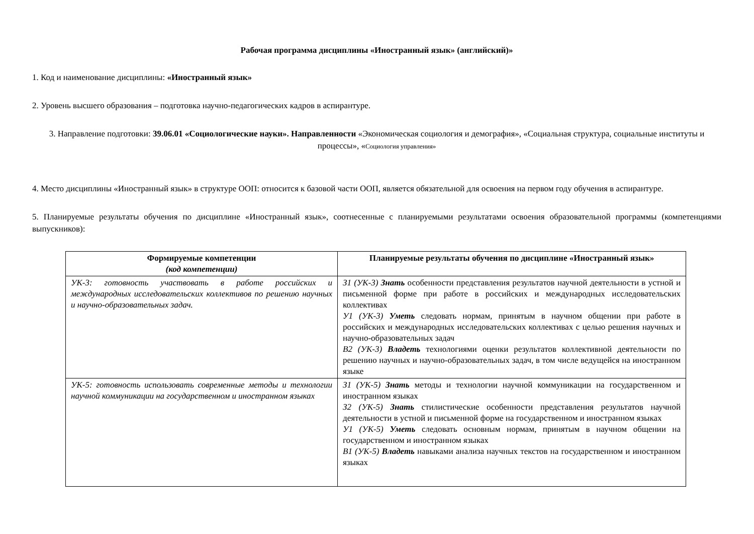Рабочая программа дисциплины «Иностранный язык» (английский)»
1. Код и наименование дисциплины: «Иностранный язык»
2. Уровень высшего образования – подготовка научно-педагогических кадров в аспирантуре.
3. Направление подготовки: 39.06.01 «Социологические науки». Направленности «Экономическая социология и демография», «Социальная структура, социальные институты и процессы», «Социология управления»
4. Место дисциплины «Иностранный язык» в структуре ООП: относится к базовой части ООП, является обязательной для освоения на первом году обучения в аспирантуре.
5. Планируемые результаты обучения по дисциплине «Иностранный язык», соотнесенные с планируемыми результатами освоения образовательной программы (компетенциями выпускников):
| Формируемые компетенции (код компетенции) | Планируемые результаты обучения по дисциплине «Иностранный язык» |
| --- | --- |
| УК-3: готовность участвовать в работе российских и международных исследовательских коллективов по решению научных и научно-образовательных задач. | З1 (УК-3) Знать особенности представления результатов научной деятельности в устной и письменной форме при работе в российских и международных исследовательских коллективах У1 (УК-3) Уметь следовать нормам, принятым в научном общении при работе в российских и международных исследовательских коллективах с целью решения научных и научно-образовательных задач В2 (УК-3) Владеть технологиями оценки результатов коллективной деятельности по решению научных и научно-образовательных задач, в том числе ведущейся на иностранном языке |
| УК-5: готовность использовать современные методы и технологии научной коммуникации на государственном и иностранном языках | З1 (УК-5) Знать методы и технологии научной коммуникации на государственном и иностранном языках З2 (УК-5) Знать стилистические особенности представления результатов научной деятельности в устной и письменной форме на государственном и иностранном языках У1 (УК-5) Уметь следовать основным нормам, принятым в научном общении на государственном и иностранном языках В1 (УК-5) Владеть навыками анализа научных текстов на государственном и иностранном языках |